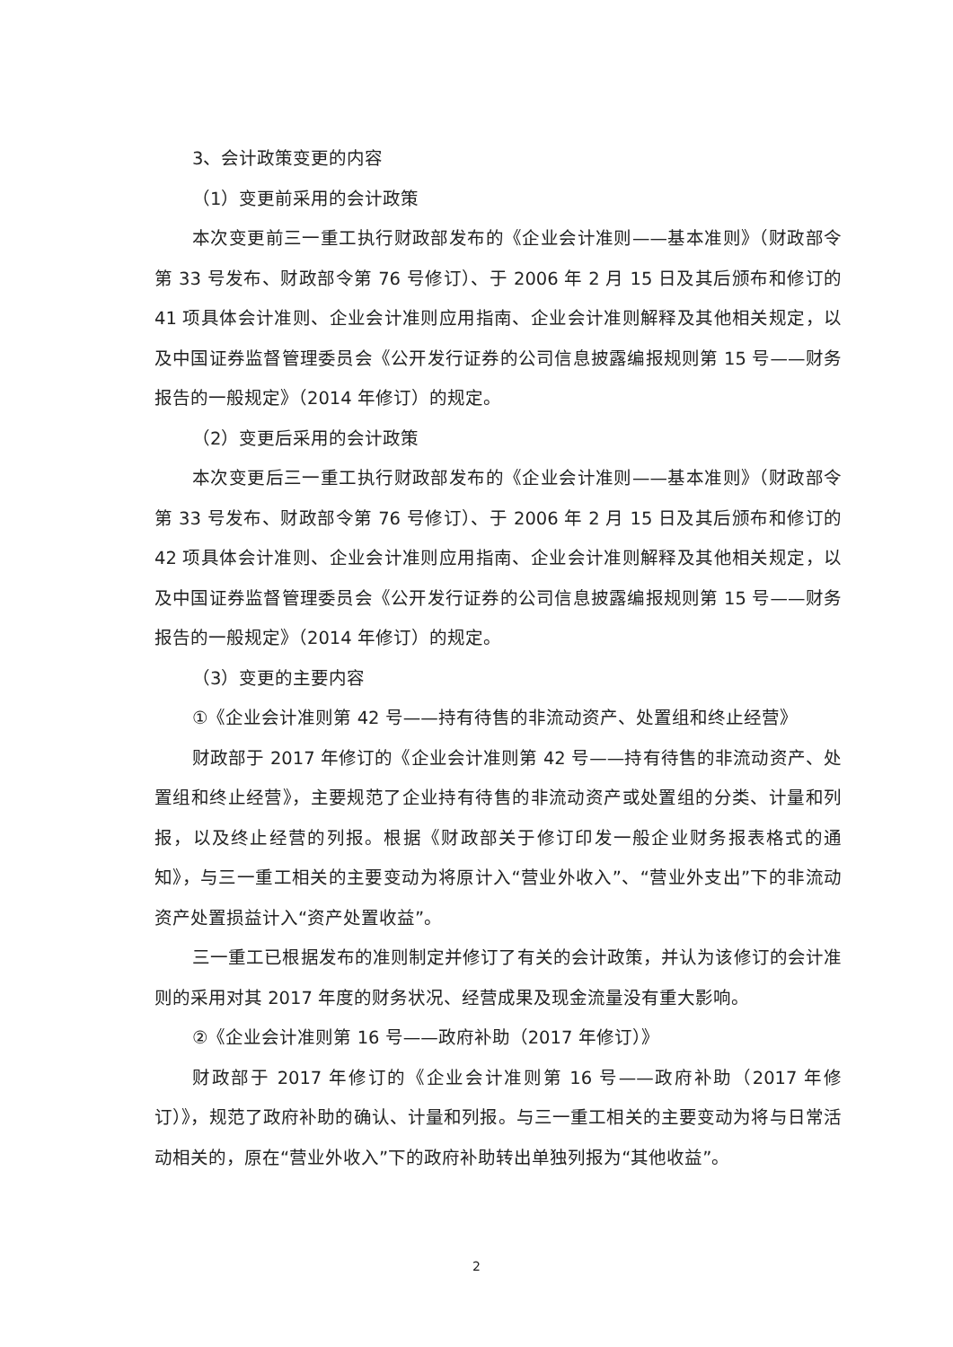3、会计政策变更的内容
（1）变更前采用的会计政策
本次变更前三一重工执行财政部发布的《企业会计准则——基本准则》（财政部令第 33 号发布、财政部令第 76 号修订）、于 2006 年 2 月 15 日及其后颁布和修订的 41 项具体会计准则、企业会计准则应用指南、企业会计准则解释及其他相关规定，以及中国证券监督管理委员会《公开发行证券的公司信息披露编报规则第 15 号——财务报告的一般规定》（2014 年修订）的规定。
（2）变更后采用的会计政策
本次变更后三一重工执行财政部发布的《企业会计准则——基本准则》（财政部令第 33 号发布、财政部令第 76 号修订）、于 2006 年 2 月 15 日及其后颁布和修订的 42 项具体会计准则、企业会计准则应用指南、企业会计准则解释及其他相关规定，以及中国证券监督管理委员会《公开发行证券的公司信息披露编报规则第 15 号——财务报告的一般规定》（2014 年修订）的规定。
（3）变更的主要内容
①《企业会计准则第 42 号——持有待售的非流动资产、处置组和终止经营》
财政部于 2017 年修订的《企业会计准则第 42 号——持有待售的非流动资产、处置组和终止经营》，主要规范了企业持有待售的非流动资产或处置组的分类、计量和列报，以及终止经营的列报。根据《财政部关于修订印发一般企业财务报表格式的通知》，与三一重工相关的主要变动为将原计入“营业外收入”、“营业外支出”下的非流动资产处置损益计入“资产处置收益”。
三一重工已根据发布的准则制定并修订了有关的会计政策，并认为该修订的会计准则的采用对其 2017 年度的财务状况、经营成果及现金流量没有重大影响。
②《企业会计准则第 16 号——政府补助（2017 年修订）》
财政部于 2017 年修订的《企业会计准则第 16 号——政府补助（2017 年修订）》，规范了政府补助的确认、计量和列报。与三一重工相关的主要变动为将与日常活动相关的，原在“营业外收入”下的政府补助转出单独列报为“其他收益”。
2